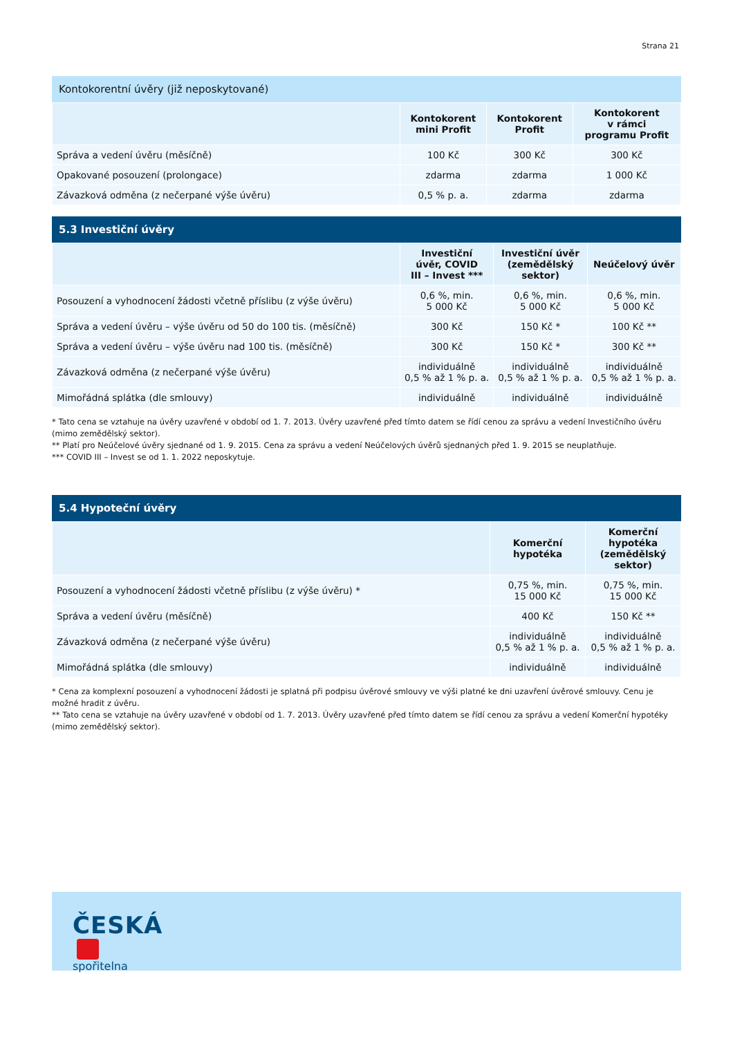Strana 21
Kontokorentní úvěry (již neposkytované)
| | Kontokorent mini Profit | Kontokorent Profit | Kontokorent v rámci programu Profit |
| --- | --- | --- | --- |
| Správa a vedení úvěru (měsíčně) | 100 Kč | 300 Kč | 300 Kč |
| Opakované posouzení (prolongace) | zdarma | zdarma | 1 000 Kč |
| Závazková odměna (z nečerpané výše úvěru) | 0,5 % p. a. | zdarma | zdarma |
5.3 Investiční úvěry
| | Investiční úvěr, COVID III – Invest *** | Investiční úvěr (zemědělský sektor) | Neúčelový úvěr |
| --- | --- | --- | --- |
| Posouzení a vyhodnocení žádosti včetně příslibu (z výše úvěru) | 0,6 %, min. 5 000 Kč | 0,6 %, min. 5 000 Kč | 0,6 %, min. 5 000 Kč |
| Správa a vedení úvěru – výše úvěru od 50 do 100 tis. (měsíčně) | 300 Kč | 150 Kč * | 100 Kč ** |
| Správa a vedení úvěru – výše úvěru nad 100 tis. (měsíčně) | 300 Kč | 150 Kč * | 300 Kč ** |
| Závazková odměna (z nečerpané výše úvěru) | individuálně 0,5 % až 1 % p. a. | individuálně 0,5 % až 1 % p. a. | individuálně 0,5 % až 1 % p. a. |
| Mimořádná splátka (dle smlouvy) | individuálně | individuálně | individuálně |
* Tato cena se vztahuje na úvěry uzavřené v období od 1. 7. 2013. Úvěry uzavřené před tímto datem se řídí cenou za správu a vedení Investičního úvěru (mimo zemědělský sektor).
** Platí pro Neúčelové úvěry sjednané od 1. 9. 2015. Cena za správu a vedení Neúčelových úvěrů sjednaných před 1. 9. 2015 se neuplatňuje.
*** COVID III – Invest se od 1. 1. 2022 neposkytuje.
5.4 Hypoteční úvěry
| | Komerční hypotéka | Komerční hypotéka (zemědělský sektor) |
| --- | --- | --- |
| Posouzení a vyhodnocení žádosti včetně příslibu (z výše úvěru) * | 0,75 %, min. 15 000 Kč | 0,75 %, min. 15 000 Kč |
| Správa a vedení úvěru (měsíčně) | 400 Kč | 150 Kč ** |
| Závazková odměna (z nečerpané výše úvěru) | individuálně 0,5 % až 1 % p. a. | individuálně 0,5 % až 1 % p. a. |
| Mimořádná splátka (dle smlouvy) | individuálně | individuálně |
* Cena za komplexní posouzení a vyhodnocení žádosti je splatná při podpisu úvěrové smlouvy ve výši platné ke dni uzavření úvěrové smlouvy. Cenu je možné hradit z úvěru.
** Tato cena se vztahuje na úvěry uzavřené v období od 1. 7. 2013. Úvěry uzavřené před tímto datem se řídí cenou za správu a vedení Komerční hypotéky (mimo zemědělský sektor).
ČESKÁ
spořitelna